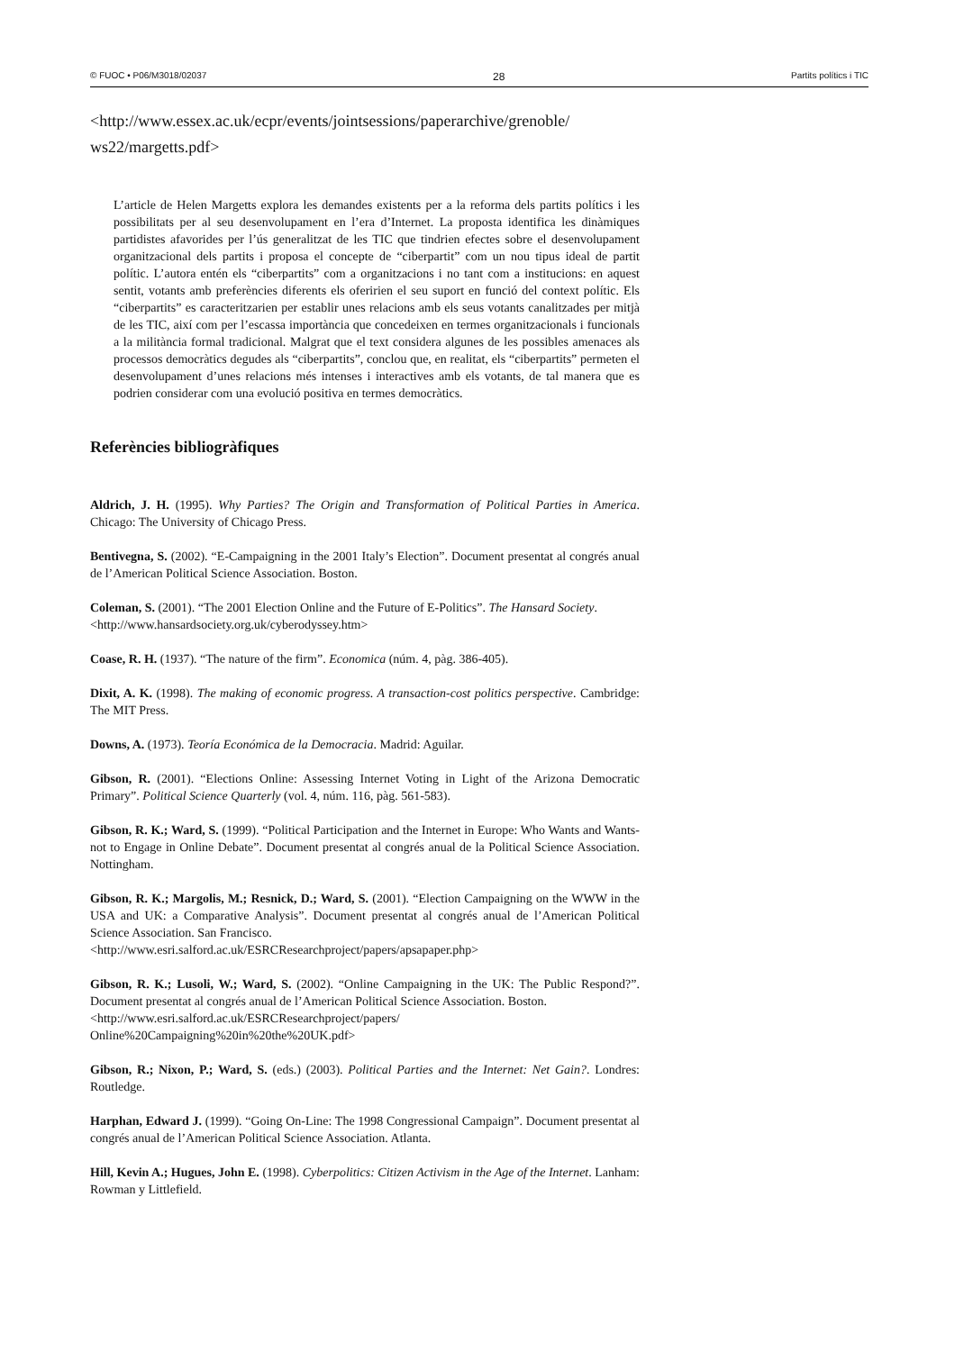© FUOC • P06/M3018/02037 28 Partits polítics i TIC
<http://www.essex.ac.uk/ecpr/events/jointsessions/paperarchive/grenoble/
ws22/margetts.pdf>
L’article de Helen Margetts explora les demandes existents per a la reforma dels partits polítics i les possibilitats per al seu desenvolupament en l’era d’Internet. La proposta identifica les dinàmiques partidistes afavorides per l’ús generalitzat de les TIC que tindrien efectes sobre el desenvolupament organitzacional dels partits i proposa el concepte de “ciberpartit” com un nou tipus ideal de partit polític. L’autora entén els “ciberpartits” com a organitzacions i no tant com a institucions: en aquest sentit, votants amb preferències diferents els oferirien el seu suport en funció del context polític. Els “ciberpartits” es caracteritzarien per establir unes relacions amb els seus votants canalitzades per mitjà de les TIC, així com per l’escassa importància que concedeixen en termes organitzacionals i funcionals a la militància formal tradicional. Malgrat que el text considera algunes de les possibles amenaces als processos democràtics degudes als “ciberpartits”, conclou que, en realitat, els “ciberpartits” permeten el desenvolupament d’unes relacions més intenses i interactives amb els votants, de tal manera que es podrien considerar com una evolució positiva en termes democràtics.
Referències bibliogràfiques
Aldrich, J. H. (1995). Why Parties? The Origin and Transformation of Political Parties in America. Chicago: The University of Chicago Press.
Bentivegna, S. (2002). “E-Campaigning in the 2001 Italy’s Election”. Document presentat al congrés anual de l’American Political Science Association. Boston.
Coleman, S. (2001). “The 2001 Election Online and the Future of E-Politics”. The Hansard Society.
<http://www.hansardsociety.org.uk/cyberodyssey.htm>
Coase, R. H. (1937). “The nature of the firm”. Economica (núm. 4, pàg. 386-405).
Dixit, A. K. (1998). The making of economic progress. A transaction-cost politics perspective. Cambridge: The MIT Press.
Downs, A. (1973). Teoría Económica de la Democracia. Madrid: Aguilar.
Gibson, R. (2001). “Elections Online: Assessing Internet Voting in Light of the Arizona Democratic Primary”. Political Science Quarterly (vol. 4, núm. 116, pàg. 561-583).
Gibson, R. K.; Ward, S. (1999). “Political Participation and the Internet in Europe: Who Wants and Wants-not to Engage in Online Debate”. Document presentat al congrés anual de la Political Science Association. Nottingham.
Gibson, R. K.; Margolis, M.; Resnick, D.; Ward, S. (2001). “Election Campaigning on the WWW in the USA and UK: a Comparative Analysis”. Document presentat al congrés anual de l’American Political Science Association. San Francisco.
<http://www.esri.salford.ac.uk/ESRCResearchproject/papers/apsapaper.php>
Gibson, R. K.; Lusoli, W.; Ward, S. (2002). “Online Campaigning in the UK: The Public Respond?”. Document presentat al congrés anual de l’American Political Science Association. Boston.
<http://www.esri.salford.ac.uk/ESRCResearchproject/papers/
Online%20Campaigning%20in%20the%20UK.pdf>
Gibson, R.; Nixon, P.; Ward, S. (eds.) (2003). Political Parties and the Internet: Net Gain?. Londres: Routledge.
Harphan, Edward J. (1999). “Going On-Line: The 1998 Congressional Campaign”. Document presentat al congrés anual de l’American Political Science Association. Atlanta.
Hill, Kevin A.; Hugues, John E. (1998). Cyberpolitics: Citizen Activism in the Age of the Internet. Lanham: Rowman y Littlefield.